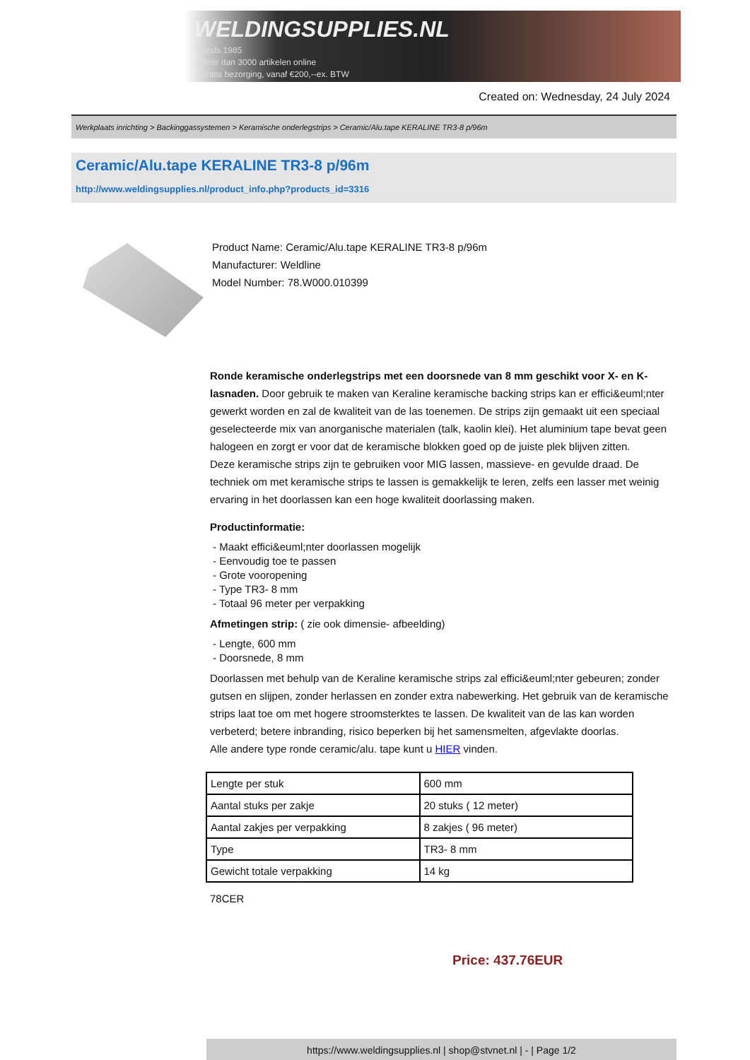WELDINGSUPPLIES.NL
- Sinds 1985
- Méér dan 3000 artikelen online
- Gratis bezorging, vanaf €200,--ex. BTW
Created on: Wednesday, 24 July 2024
Werkplaats inrichting > Backinggassystemen > Keramische onderlegstrips > Ceramic/Alu.tape KERALINE TR3-8 p/96m
Ceramic/Alu.tape KERALINE TR3-8 p/96m
http://www.weldingsupplies.nl/product_info.php?products_id=3316
Product Name: Ceramic/Alu.tape KERALINE TR3-8 p/96m
Manufacturer: Weldline
Model Number: 78.W000.010399
Ronde keramische onderlegstrips met een doorsnede van 8 mm geschikt voor X- en K- lasnaden. Door gebruik te maken van Keraline keramische backing strips kan er effici&euml;nter gewerkt worden en zal de kwaliteit van de las toenemen. De strips zijn gemaakt uit een speciaal geselecteerde mix van anorganische materialen (talk, kaolin klei). Het aluminium tape bevat geen halogeen en zorgt er voor dat de keramische blokken goed op de juiste plek blijven zitten.
Deze keramische strips zijn te gebruiken voor MIG lassen, massieve- en gevulde draad. De techniek om met keramische strips te lassen is gemakkelijk te leren, zelfs een lasser met weinig ervaring in het doorlassen kan een hoge kwaliteit doorlassing maken.
Productinformatie:
- Maakt effici&euml;nter doorlassen mogelijk
- Eenvoudig toe te passen
- Grote vooropening
- Type TR3- 8 mm
- Totaal 96 meter per verpakking
Afmetingen strip: ( zie ook dimensie- afbeelding)
- Lengte, 600 mm
- Doorsnede, 8 mm
Doorlassen met behulp van de Keraline keramische strips zal effici&euml;nter gebeuren; zonder gutsen en slijpen, zonder herlassen en zonder extra nabewerking. Het gebruik van de keramische strips laat toe om met hogere stroomsterktes te lassen. De kwaliteit van de las kan worden verbeterd; betere inbranding, risico beperken bij het samensmelten, afgevlakte doorlas.
Alle andere type ronde ceramic/alu. tape kunt u HIER vinden.
| Lengte per stuk | 600 mm |
| Aantal stuks per zakje | 20 stuks ( 12 meter) |
| Aantal zakjes per verpakking | 8 zakjes ( 96 meter) |
| Type | TR3- 8 mm |
| Gewicht totale verpakking | 14 kg |
78CER
Price: 437.76EUR
https://www.weldingsupplies.nl | shop@stvnet.nl | - | Page 1/2